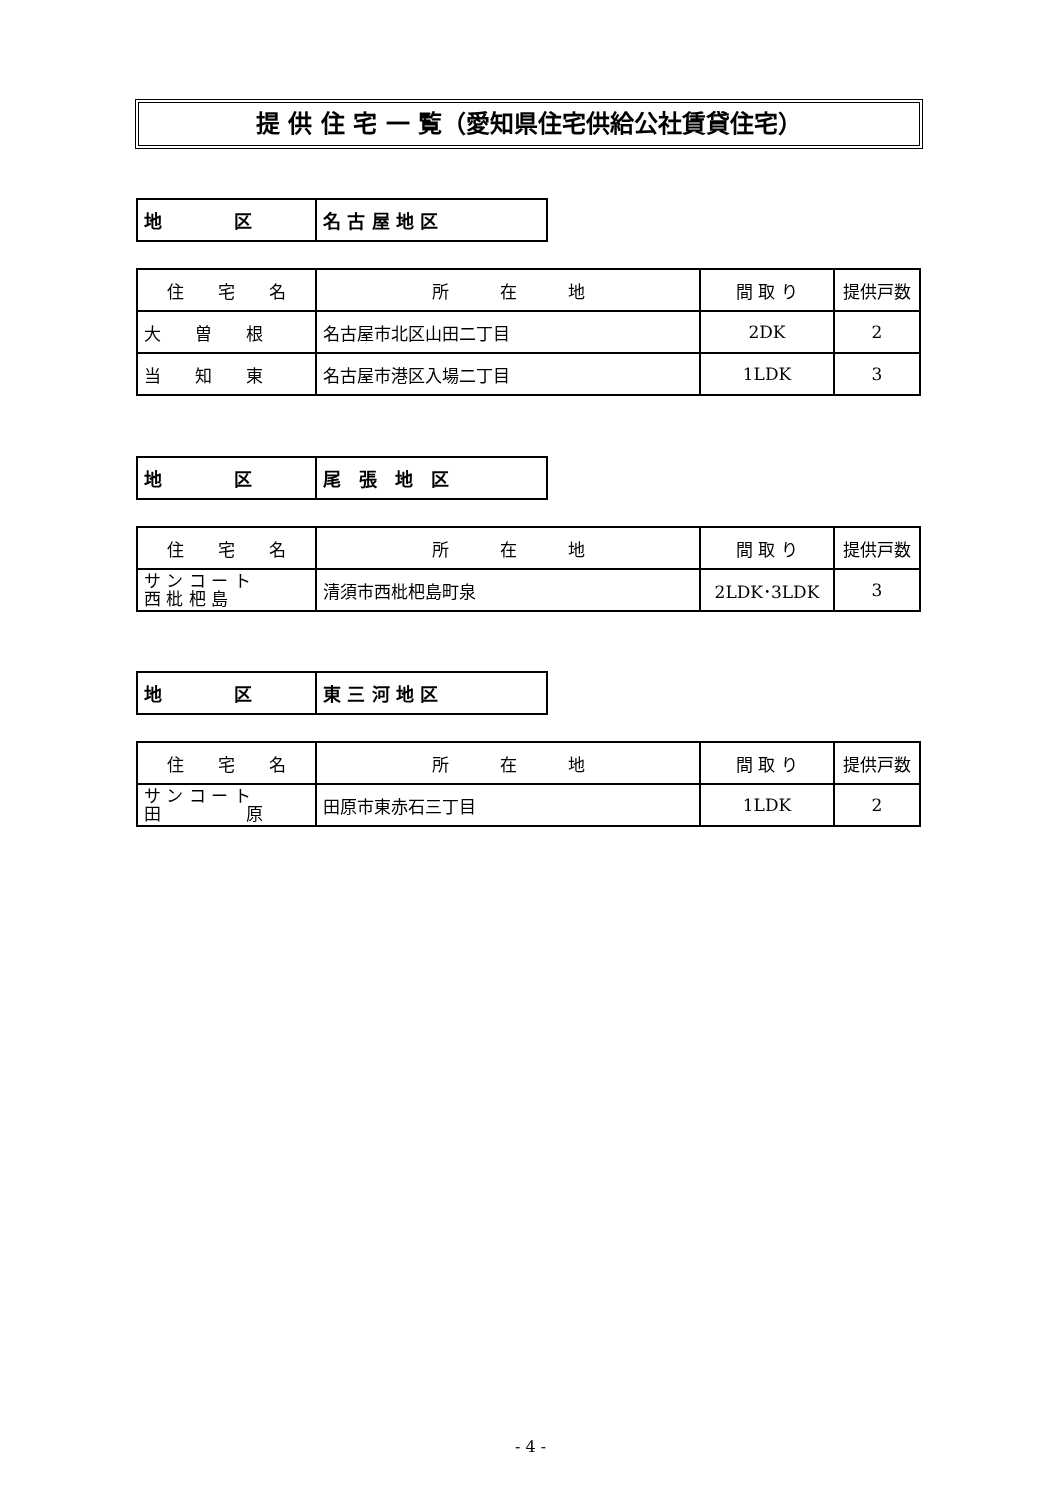提 供 住 宅 一 覧（愛知県住宅供給公社賃貸住宅）
| 地 区 | 名 古 屋 地 区 |
| 住 宅 名 | 所 在 地 | 間 取 り | 提供戸数 |
| --- | --- | --- | --- |
| 大 曽 根 | 名古屋市北区山田二丁目 | 2DK | 2 |
| 当 知 東 | 名古屋市港区入場二丁目 | 1LDK | 3 |
| 地 区 | 尾 張 地 区 |
| 住 宅 名 | 所 在 地 | 間 取 り | 提供戸数 |
| --- | --- | --- | --- |
| サ ン コ ー ト 西 枇 杷 島 | 清須市西枇杷島町泉 | 2LDK･3LDK | 3 |
| 地 区 | 東 三 河 地 区 |
| 住 宅 名 | 所 在 地 | 間 取 り | 提供戸数 |
| --- | --- | --- | --- |
| サ ン コ ー ト 田 原 | 田原市東赤石三丁目 | 1LDK | 2 |
- 4 -